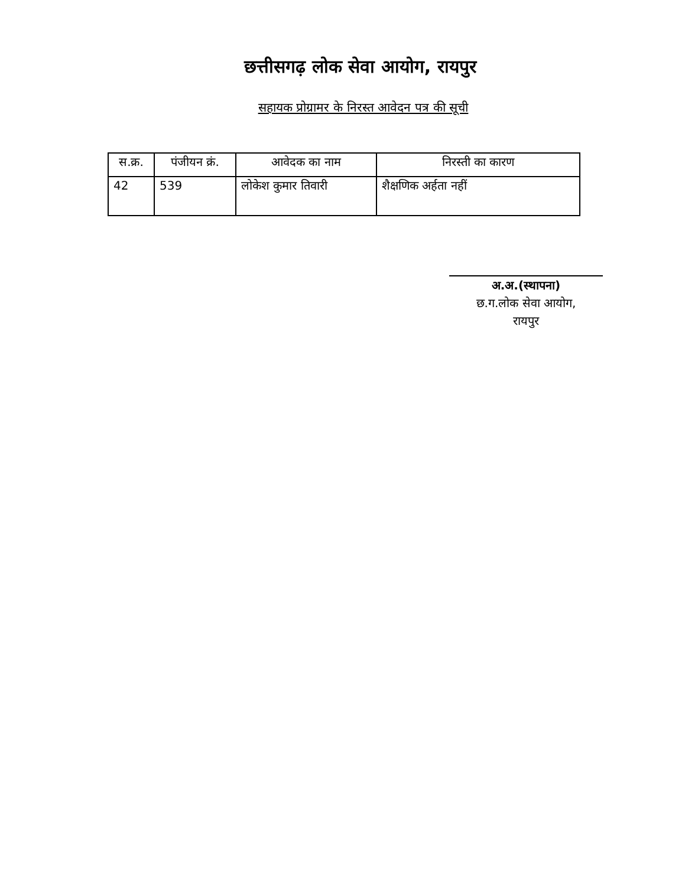छत्तीसगढ़ लोक सेवा आयोग, रायपुर
सहायक प्रोग्रामर के निरस्त आवेदन पत्र की सूची
| स.क्र. | पंजीयन क्रं. | आवेदक का नाम | निरस्ती का कारण |
| --- | --- | --- | --- |
| 42 | 539 | लोकेश कुमार तिवारी | शैक्षणिक अर्हता नहीं |
अ.अ.(स्थापना)
छ.ग.लोक सेवा आयोग,
रायपुर